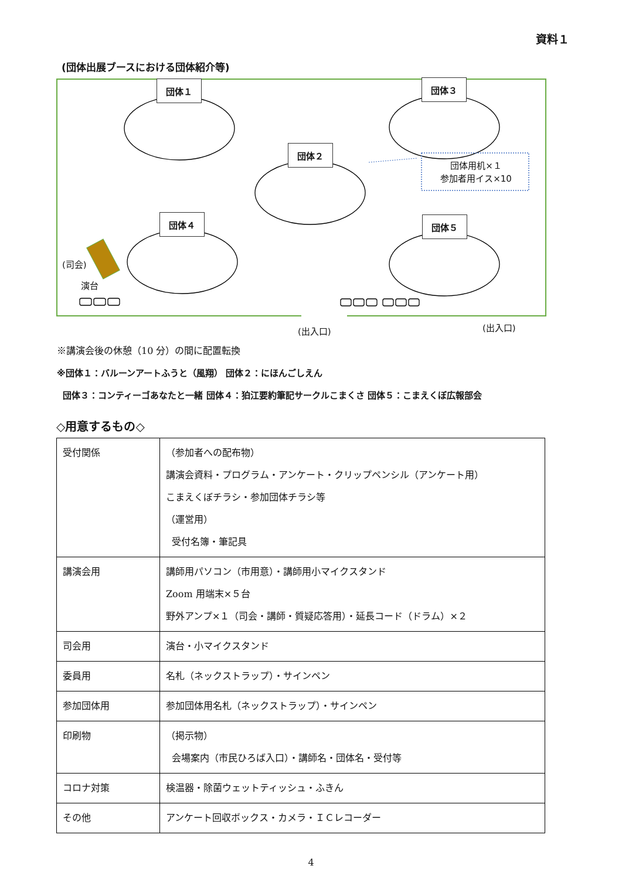資料１
(団体出展ブースにおける団体紹介等)
団体１ 団体３
団体２
団体４ 団体５
団体用机×１
参加者用イス×10
(司会)
演台
(出入口) (出入口)
※講演会後の休憩（10 分）の間に配置転換
※団体１：バルーンアートふうと（風翔） 団体２：にほんごしえん
団体３：コンティーゴあなたと一緒 団体４：狛江要約筆記サークルこまくさ 団体５：こまえくぼ広報部会
◇用意するもの◇
| 受付関係 | （参加者への配布物） 講演会資料・プログラム・アンケート・クリップペンシル（アンケート用） こまえくぼチラシ・参加団体チラシ等 （運営用） 受付名簿・筆記具 |
| 講演会用 | 講師用パソコン（市用意）・講師用小マイクスタンド Zoom 用端末×５台 野外アンプ×１（司会・講師・質疑応答用）・延長コード（ドラム）×２ |
| 司会用 | 演台・小マイクスタンド |
| 委員用 | 名札（ネックストラップ）・サインペン |
| 参加団体用 | 参加団体用名札（ネックストラップ）・サインペン |
| 印刷物 | （掲示物） 会場案内（市民ひろば入口）・講師名・団体名・受付等 |
| コロナ対策 | 検温器・除菌ウェットティッシュ・ふきん |
| その他 | アンケート回収ボックス・カメラ・ＩＣレコーダー |
4